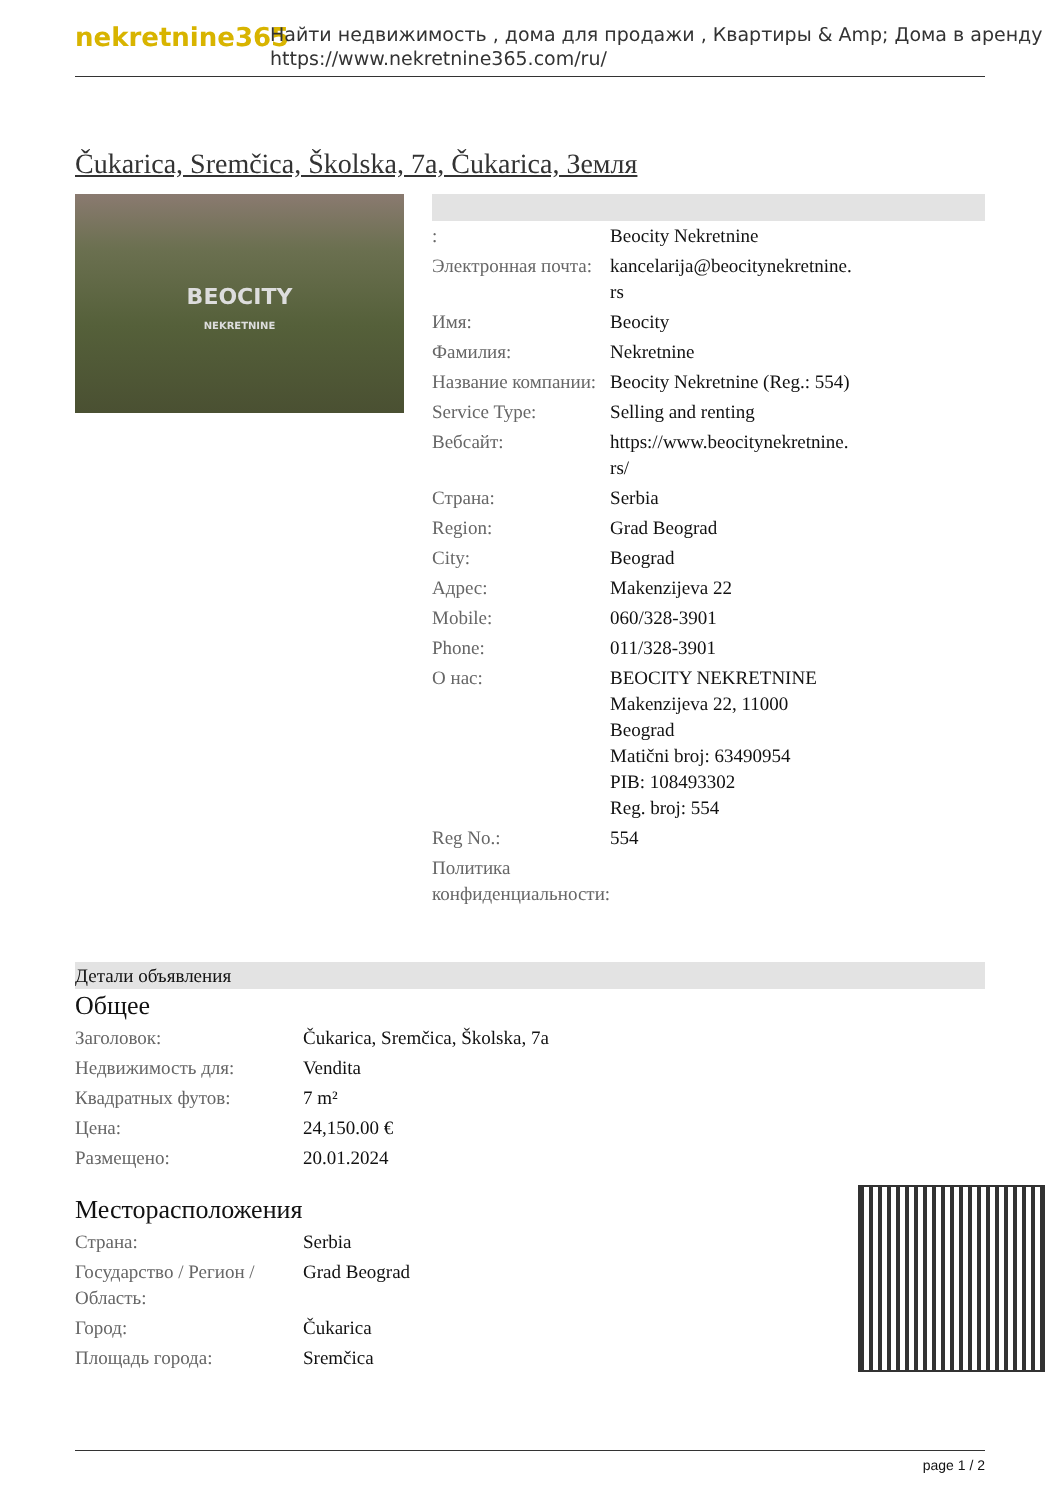nekretnine365
Найти недвижимость , дома для продажи , Квартиры & Amp; Дома в аренду
https://www.nekretnine365.com/ru/
Čukarica, Sremčica, Školska, 7a, Čukarica, Земля
BEOCITY
NEKRETNINE
| : | Beocity Nekretnine |
| Электронная почта: | kancelarija@beocitynekretnine. rs |
| Имя: | Beocity |
| Фамилия: | Nekretnine |
| Название компании: | Beocity Nekretnine (Reg.: 554) |
| Service Type: | Selling and renting |
| Вебсайт: | https://www.beocitynekretnine. rs/ |
| Страна: | Serbia |
| Region: | Grad Beograd |
| City: | Beograd |
| Адрес: | Makenzijeva 22 |
| Mobile: | 060/328-3901 |
| Phone: | 011/328-3901 |
| О нас: | BEOCITY NEKRETNINE Makenzijeva 22, 11000 Beograd Matični broj: 63490954 PIB: 108493302 Reg. broj: 554 |
| Reg No.: | 554 |
| Политика конфиденциальности: | |
Детали объявления
Общее
| Заголовок: | Čukarica, Sremčica, Školska, 7a |
| Недвижимость для: | Vendita |
| Квадратных футов: | 7 m² |
| Цена: | 24,150.00 € |
| Размещено: | 20.01.2024 |
Месторасположения
| Страна: | Serbia |
| Государство / Регион / Область: | Grad Beograd |
| Город: | Čukarica |
| Площадь города: | Sremčica |
page 1 / 2